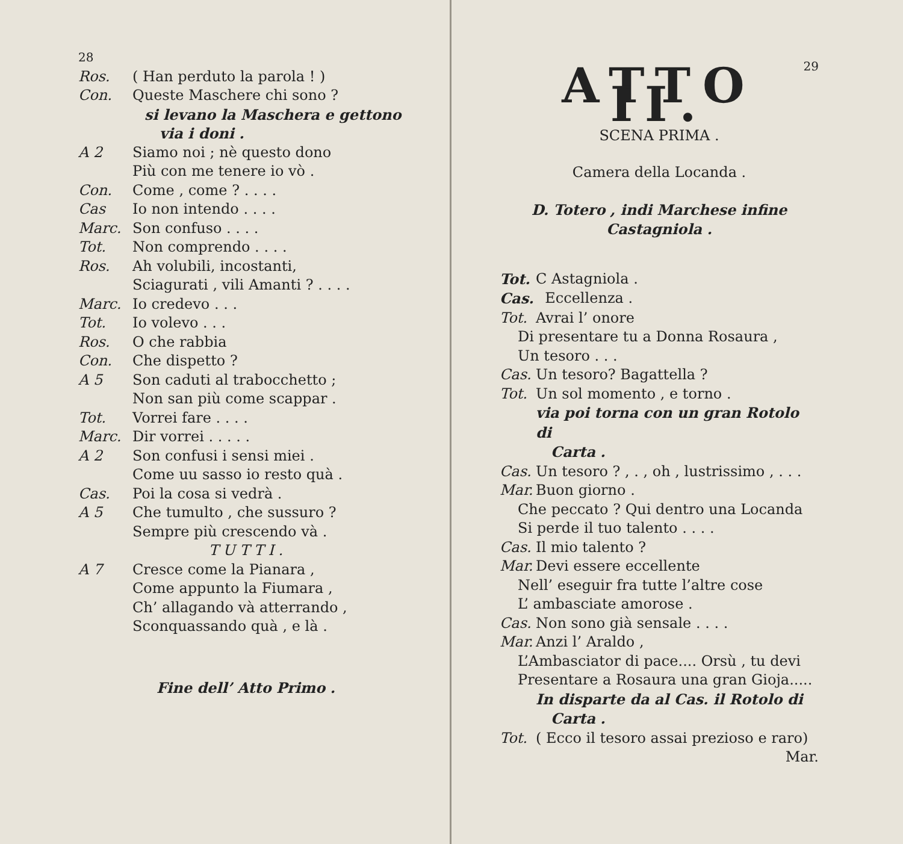28
Ros. ( Han perduto la parola ! )
Con. Queste Maschere chi sono ?
si levano la Maschera e gettono
via i doni .
A 2 Siamo noi ; nè questo dono
Più con me tenere io vò .
Con. Come , come ? . . . .
Cas Io non intendo . . . .
Marc. Son confuso . . . .
Tot. Non comprendo . . . .
Ros. Ah volubili, incostanti,
Sciagurati , vili Amanti ? . . . .
Marc. Io credevo . . .
Tot. Io volevo . . .
Ros. O che rabbia
Con. Che dispetto ?
A 5 Son caduti al trabocchetto ;
Non san più come scappar .
Tot. Vorrei fare . . . .
Marc. Dir vorrei . . . . .
A 2 Son confusi i sensi miei .
Come uu sasso io resto quà .
Cas. Poi la cosa si vedrà .
A 5 Che tumulto , che sussuro ?
Sempre più crescendo và .
T U T T I .
A 7 Cresce come la Pianara ,
Come appunto la Fiumara ,
Ch’ allagando và atterrando ,
Sconquassando quà , e là .
Fine dell’ Atto Primo .
29
ATTO II.
SCENA PRIMA .
Camera della Locanda .
D. Totero , indi Marchese infine
Castagniola .
Tot. C Astagniola .
Cas. Eccellenza .
Tot. Avrai l’ onore
Di presentare tu a Donna Rosaura ,
Un tesoro . . .
Cas. Un tesoro? Bagattella ?
Tot. Un sol momento , e torno .
via poi torna con un gran Rotolo di
Carta .
Cas. Un tesoro ? , . , oh , lustrissimo , . . .
Mar. Buon giorno .
Che peccato ? Qui dentro una Locanda
Si perde il tuo talento . . . .
Cas. Il mio talento ?
Mar. Devi essere eccellente
Nell’ eseguir fra tutte l’altre cose
L’ ambasciate amorose .
Cas. Non sono già sensale . . . .
Mar. Anzi l’ Araldo ,
L’Ambasciator di pace.... Orsù , tu devi
Presentare a Rosaura una gran Gioja.....
In disparte da al Cas. il Rotolo di
Carta .
Tot. ( Ecco il tesoro assai prezioso e raro)
Mar.